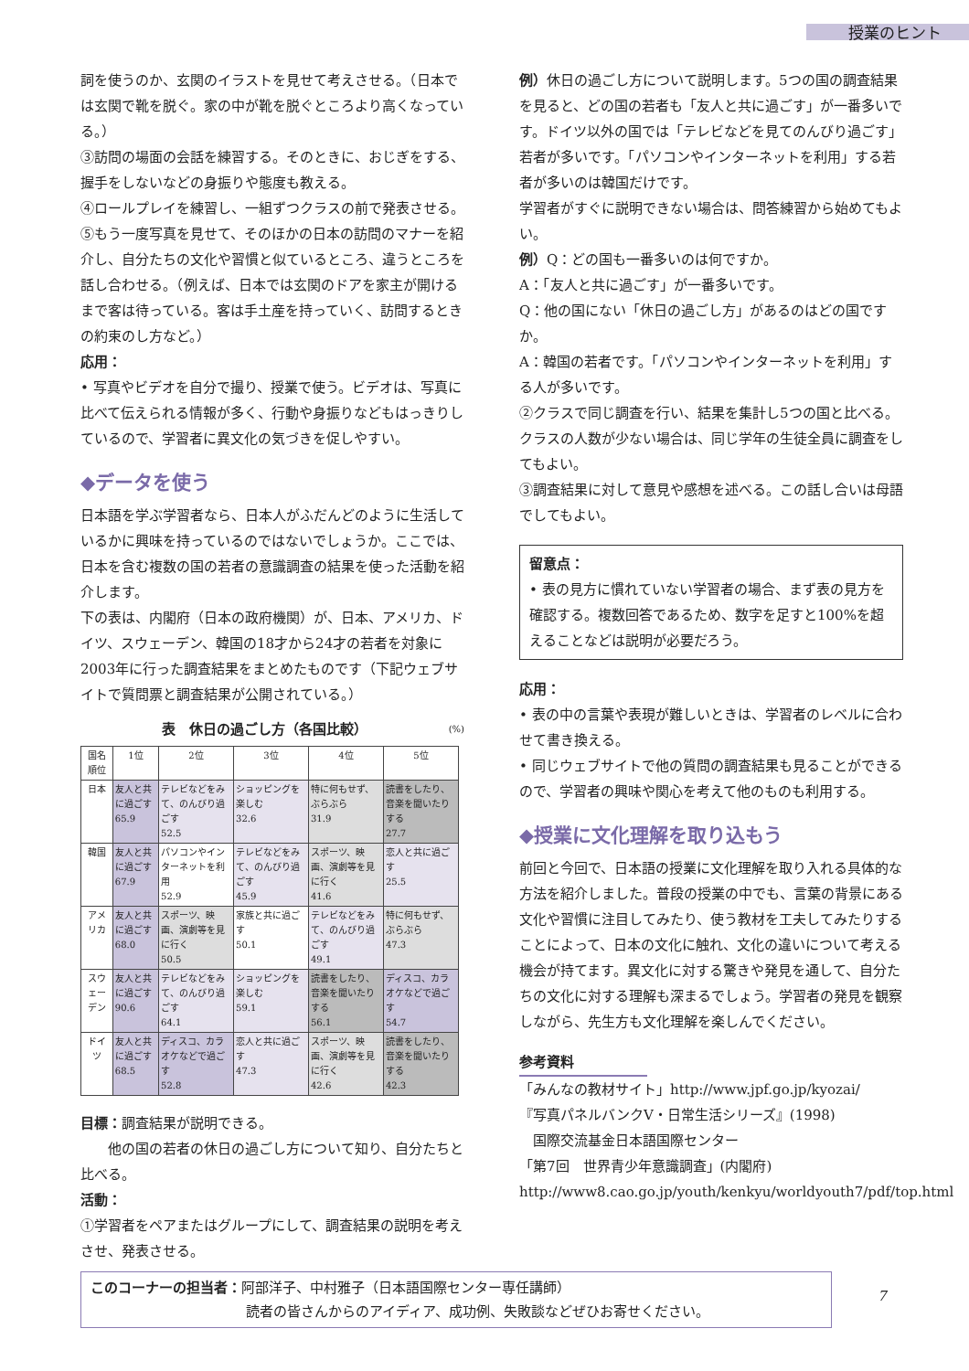授業のヒント
詞を使うのか、玄関のイラストを見せて考えさせる。（日本では玄関で靴を脱ぐ。家の中が靴を脱ぐところより高くなっている。）
③訪問の場面の会話を練習する。そのときに、おじぎをする、握手をしないなどの身振りや態度も教える。
④ロールプレイを練習し、一組ずつクラスの前で発表させる。
⑤もう一度写真を見せて、そのほかの日本の訪問のマナーを紹介し、自分たちの文化や習慣と似ているところ、違うところを話し合わせる。（例えば、日本では玄関のドアを家主が開けるまで客は待っている。客は手土産を持っていく、訪問するときの約束のし方など。）
応用：
• 写真やビデオを自分で撮り、授業で使う。ビデオは、写真に比べて伝えられる情報が多く、行動や身振りなどもはっきりしているので、学習者に異文化の気づきを促しやすい。
◆データを使う
日本語を学ぶ学習者なら、日本人がふだんどのように生活しているかに興味を持っているのではないでしょうか。ここでは、日本を含む複数の国の若者の意識調査の結果を使った活動を紹介します。
下の表は、内閣府（日本の政府機関）が、日本、アメリカ、ドイツ、スウェーデン、韓国の18才から24才の若者を対象に2003年に行った調査結果をまとめたものです（下記ウェブサイトで質問票と調査結果が公開されている。）
表　休日の過ごし方（各国比較） (%)
| 国名 順位 | 1位 | 2位 | 3位 | 4位 | 5位 |
| --- | --- | --- | --- | --- | --- |
| 日本 | 友人と共に過ごす 65.9 | テレビなどをみて、のんびり過ごす 52.5 | ショッピングを楽しむ 32.6 | 特に何もせず、ぶらぶら 31.9 | 読書をしたり、音楽を聞いたりする 27.7 |
| 韓国 | 友人と共に過ごす 67.9 | パソコンやインターネットを利用 52.9 | テレビなどをみて、のんびり過ごす 45.9 | スポーツ、映画、演劇等を見に行く 41.6 | 恋人と共に過ごす 25.5 |
| アメリカ | 友人と共に過ごす 68.0 | スポーツ、映画、演劇等を見に行く 50.5 | 家族と共に過ごす 50.1 | テレビなどをみて、のんびり過ごす 49.1 | 特に何もせず、ぶらぶら 47.3 |
| スウェーデン | 友人と共に過ごす 90.6 | テレビなどをみて、のんびり過ごす 64.1 | ショッピングを楽しむ 59.1 | 読書をしたり、音楽を聞いたりする 56.1 | ディスコ、カラオケなどで過ごす 54.7 |
| ドイツ | 友人と共に過ごす 68.5 | ディスコ、カラオケなどで過ごす 52.8 | 恋人と共に過ごす 47.3 | スポーツ、映画、演劇等を見に行く 42.6 | 読書をしたり、音楽を聞いたりする 42.3 |
目標：調査結果が説明できる。
　　他の国の若者の休日の過ごし方について知り、自分たちと比べる。
活動：
①学習者をペアまたはグループにして、調査結果の説明を考えさせ、発表させる。
例）休日の過ごし方について説明します。5つの国の調査結果を見ると、どの国の若者も「友人と共に過ごす」が一番多いです。ドイツ以外の国では「テレビなどを見てのんびり過ごす」若者が多いです。「パソコンやインターネットを利用」する若者が多いのは韓国だけです。
学習者がすぐに説明できない場合は、問答練習から始めてもよい。
例）Q：どの国も一番多いのは何ですか。
A：「友人と共に過ごす」が一番多いです。
Q：他の国にない「休日の過ごし方」があるのはどの国ですか。
A：韓国の若者です。「パソコンやインターネットを利用」する人が多いです。
②クラスで同じ調査を行い、結果を集計し5つの国と比べる。クラスの人数が少ない場合は、同じ学年の生徒全員に調査をしてもよい。
③調査結果に対して意見や感想を述べる。この話し合いは母語でしてもよい。
留意点：
• 表の見方に慣れていない学習者の場合、まず表の見方を確認する。複数回答であるため、数字を足すと100%を超えることなどは説明が必要だろう。
応用：
• 表の中の言葉や表現が難しいときは、学習者のレベルに合わせて書き換える。
• 同じウェブサイトで他の質問の調査結果も見ることができるので、学習者の興味や関心を考えて他のものも利用する。
◆授業に文化理解を取り込もう
前回と今回で、日本語の授業に文化理解を取り入れる具体的な方法を紹介しました。普段の授業の中でも、言葉の背景にある文化や習慣に注目してみたり、使う教材を工夫してみたりすることによって、日本の文化に触れ、文化の違いについて考える機会が持てます。異文化に対する驚きや発見を通して、自分たちの文化に対する理解も深まるでしょう。学習者の発見を観察しながら、先生方も文化理解を楽しんでください。
参考資料
「みんなの教材サイト」http://www.jpf.go.jp/kyozai/
『写真パネルバンクⅤ・日常生活シリーズ』(1998)
　国際交流基金日本語国際センター
「第7回　世界青少年意識調査」(内閣府)
http://www8.cao.go.jp/youth/kenkyu/worldyouth7/pdf/top.html
このコーナーの担当者：阿部洋子、中村雅子（日本語国際センター専任講師）
読者の皆さんからのアイディア、成功例、失敗談などぜひお寄せください。
7